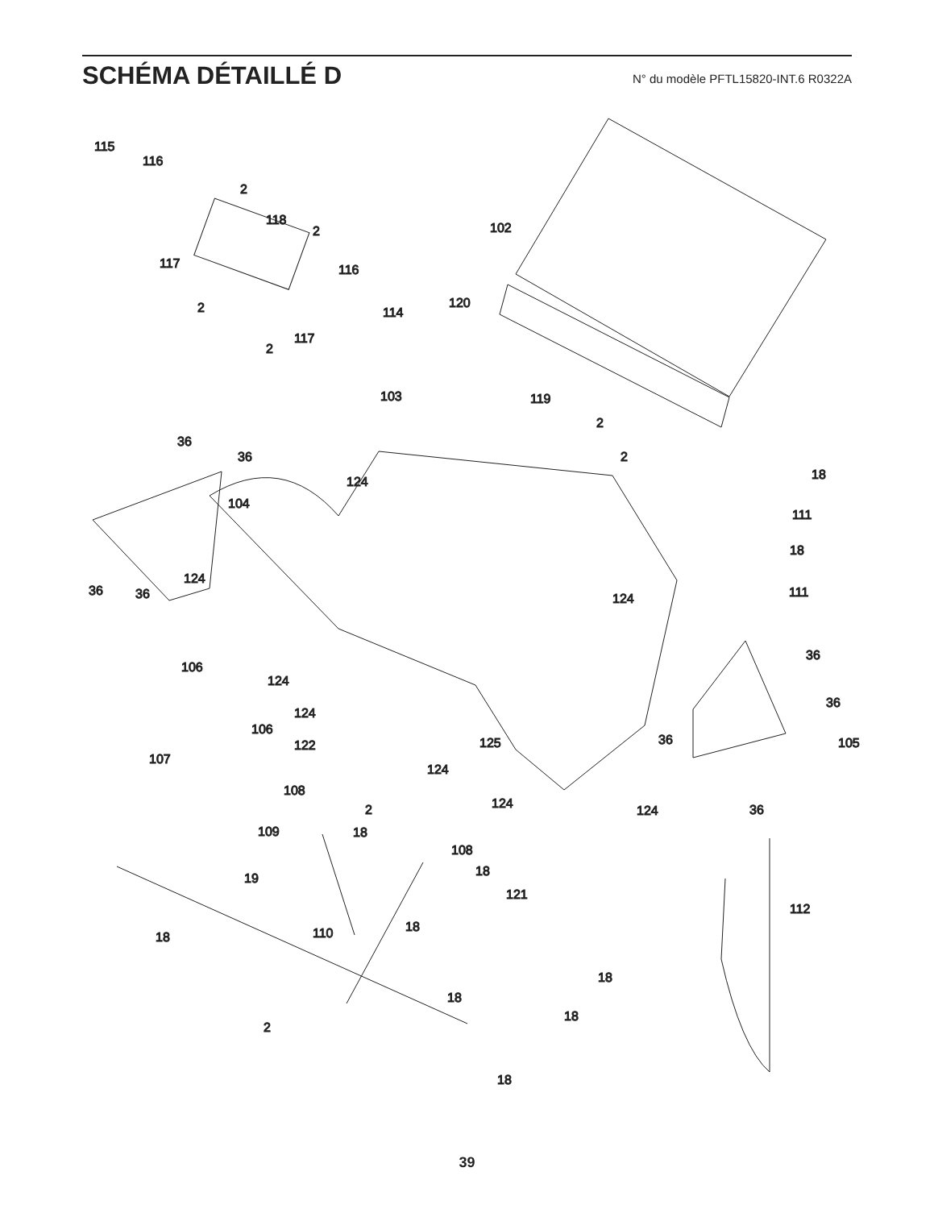SCHÉMA DÉTAILLÉ D
N° du modèle PFTL15820-INT.6 R0322A
115
116
2
118
2
117
116
2
114
2
117
102
120
103
119
2
2
36
36
18
124
104
111
18
124
36
36
124
111
36
106
124
36
106
124
36
125
122
105
107
124
108
124
2
124
36
109
18
108
18
19
121
112
18
110
18
18
18
18
2
18
39